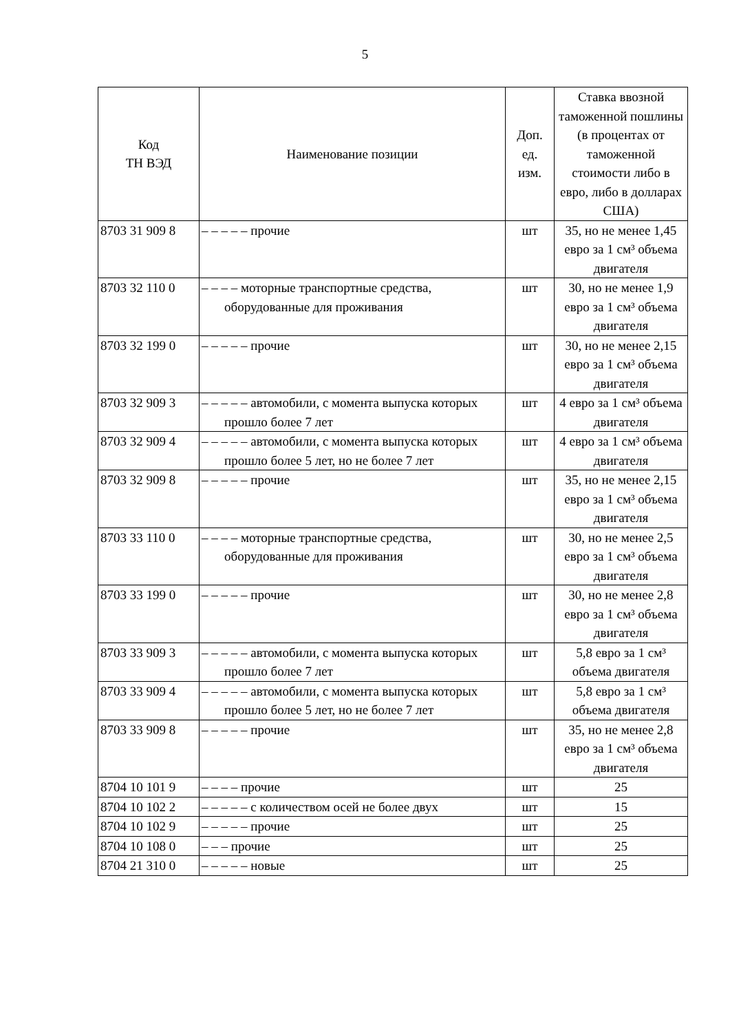5
| Код ТН ВЭД | Наименование позиции | Доп. ед. изм. | Ставка ввозной таможенной пошлины (в процентах от таможенной стоимости либо в евро, либо в долларах США) |
| --- | --- | --- | --- |
| 8703 31 909 8 | – – – – – прочие | шт | 35, но не менее 1,45 евро за 1 см³ объема двигателя |
| 8703 32 110 0 | – – – – моторные транспортные средства, оборудованные для проживания | шт | 30, но не менее 1,9 евро за 1 см³ объема двигателя |
| 8703 32 199 0 | – – – – – прочие | шт | 30, но не менее 2,15 евро за 1 см³ объема двигателя |
| 8703 32 909 3 | – – – – – автомобили, с момента выпуска которых прошло более 7 лет | шт | 4 евро за 1 см³ объема двигателя |
| 8703 32 909 4 | – – – – – автомобили, с момента выпуска которых прошло более 5 лет, но не более 7 лет | шт | 4 евро за 1 см³ объема двигателя |
| 8703 32 909 8 | – – – – – прочие | шт | 35, но не менее 2,15 евро за 1 см³ объема двигателя |
| 8703 33 110 0 | – – – – моторные транспортные средства, оборудованные для проживания | шт | 30, но не менее 2,5 евро за 1 см³ объема двигателя |
| 8703 33 199 0 | – – – – – прочие | шт | 30, но не менее 2,8 евро за 1 см³ объема двигателя |
| 8703 33 909 3 | – – – – – автомобили, с момента выпуска которых прошло более 7 лет | шт | 5,8 евро за 1 см³ объема двигателя |
| 8703 33 909 4 | – – – – – автомобили, с момента выпуска которых прошло более 5 лет, но не более 7 лет | шт | 5,8 евро за 1 см³ объема двигателя |
| 8703 33 909 8 | – – – – – прочие | шт | 35, но не менее 2,8 евро за 1 см³ объема двигателя |
| 8704 10 101 9 | – – – – прочие | шт | 25 |
| 8704 10 102 2 | – – – – – с количеством осей не более двух | шт | 15 |
| 8704 10 102 9 | – – – – – прочие | шт | 25 |
| 8704 10 108 0 | – – – прочие | шт | 25 |
| 8704 21 310 0 | – – – – – новые | шт | 25 |